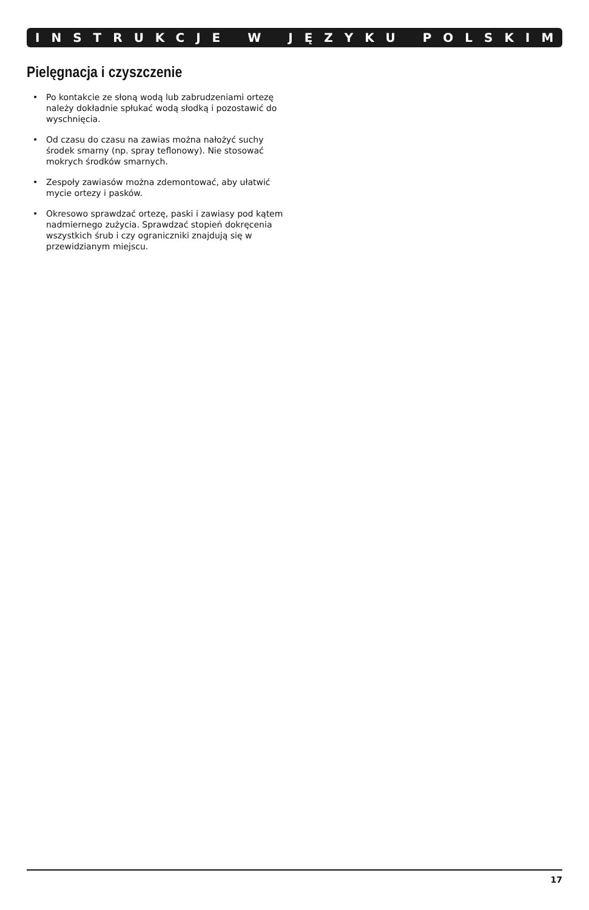INSTRUKCJE W JĘZYKU POLSKIM
Pielęgnacja i czyszczenie
• Po kontakcie ze słoną wodą lub zabrudzeniami ortezę należy dokładnie spłukać wodą słodką i pozostawić do wyschnięcia.
• Od czasu do czasu na zawias można nałożyć suchy środek smarny (np. spray teflonowy). Nie stosować mokrych środków smarnych.
• Zespoły zawiasów można zdemontować, aby ułatwić mycie ortezy i pasków.
• Okresowo sprawdzać ortezę, paski i zawiasy pod kątem nadmiernego zużycia. Sprawdzać stopień dokręcenia wszystkich śrub i czy ograniczniki znajdują się w przewidzianym miejscu.
17